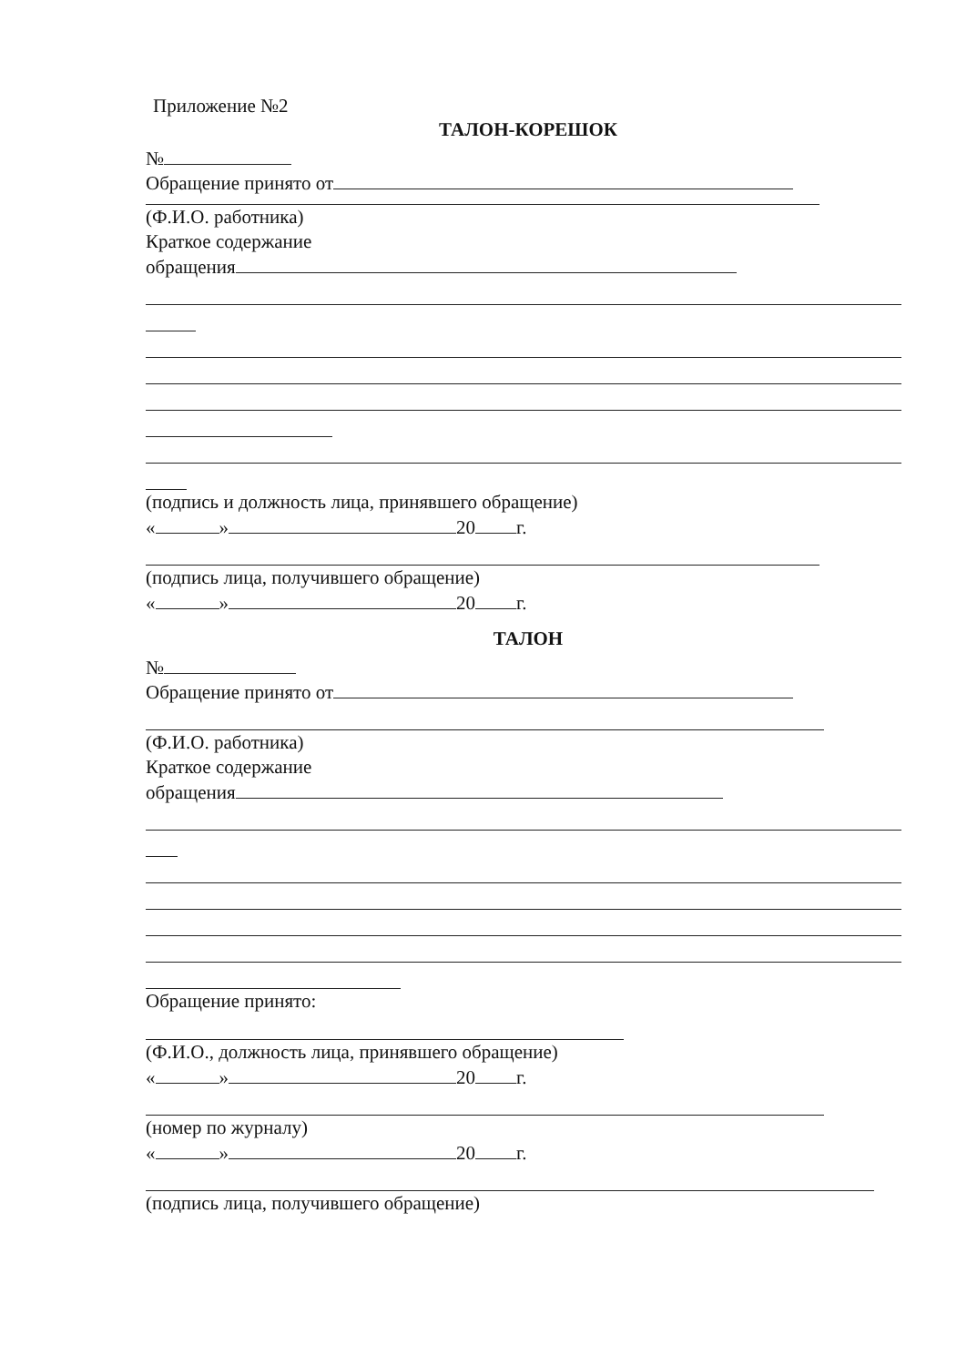Приложение №2
ТАЛОН-КОРЕШОК
№
Обращение принято от
(Ф.И.О. работника)
Краткое содержание
обращения
(подпись и должность лица, принявшего обращение)
« » 20 г.
(подпись лица, получившего обращение)
« » 20 г.
ТАЛОН
№
Обращение принято от
(Ф.И.О. работника)
Краткое содержание
обращения
Обращение принято:
(Ф.И.О., должность лица, принявшего обращение)
« » 20 г.
(номер по журналу)
« » 20 г.
(подпись лица, получившего обращение)